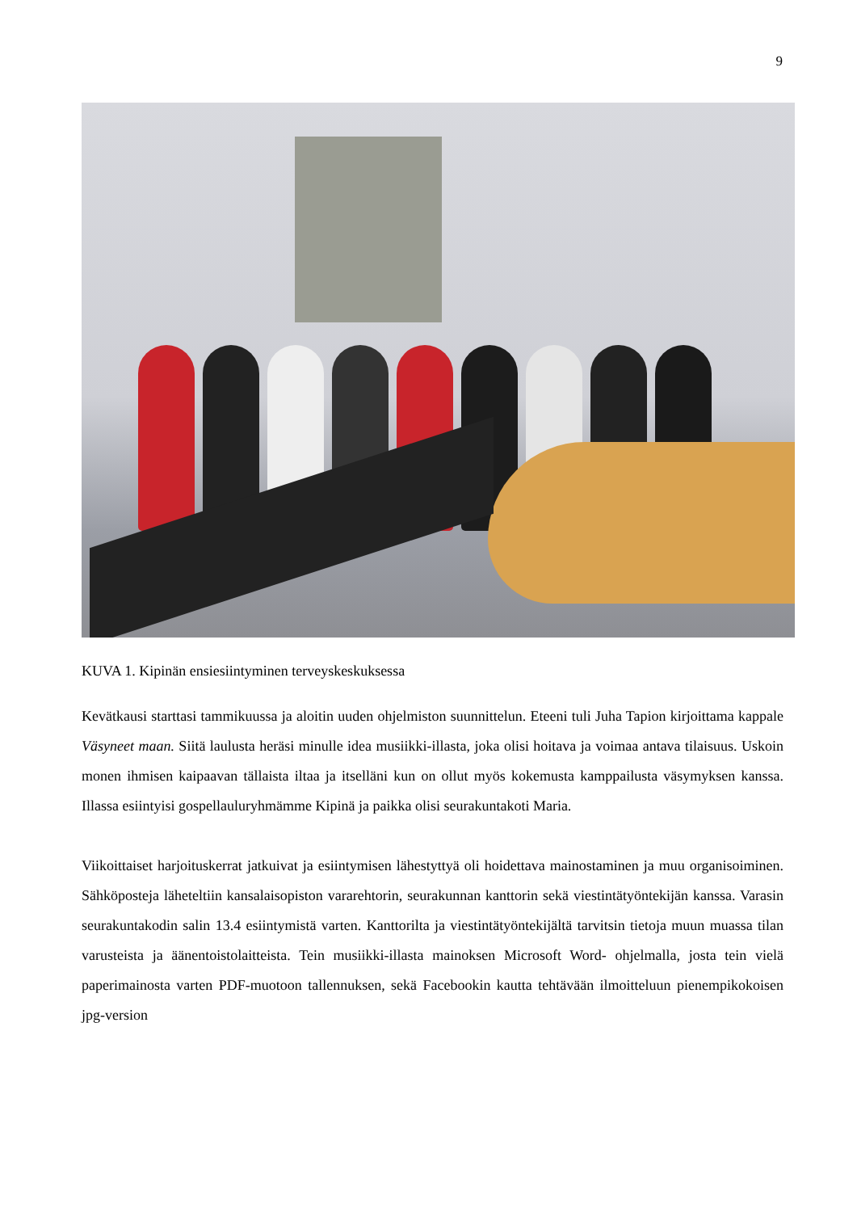9
KUVA 1. Kipinän ensiesiintyminen terveyskeskuksessa
Kevätkausi starttasi tammikuussa ja aloitin uuden ohjelmiston suunnittelun. Eteeni tuli Juha Tapion kirjoittama kappale Väsyneet maan. Siitä laulusta heräsi minulle idea musiikki-illasta, joka olisi hoitava ja voimaa antava tilaisuus. Uskoin monen ihmisen kaipaavan tällaista iltaa ja itselläni kun on ollut myös kokemusta kamppailusta väsymyksen kanssa. Illassa esiintyisi gospellauluryhmämme Kipinä ja paikka olisi seurakuntakoti Maria.
Viikoittaiset harjoituskerrat jatkuivat ja esiintymisen lähestyttyä oli hoidettava mainostaminen ja muu organisoiminen. Sähköposteja läheteltiin kansalaisopiston vararehtorin, seurakunnan kanttorin sekä viestintätyöntekijän kanssa. Varasin seurakuntakodin salin 13.4 esiintymistä varten. Kanttorilta ja viestintätyöntekijältä tarvitsin tietoja muun muassa tilan varusteista ja äänentoistolaitteista. Tein musiikki-illasta mainoksen Microsoft Word- ohjelmalla, josta tein vielä paperimainosta varten PDF-muotoon tallennuksen, sekä Facebookin kautta tehtävään ilmoitteluun pienempikokoisen jpg-version